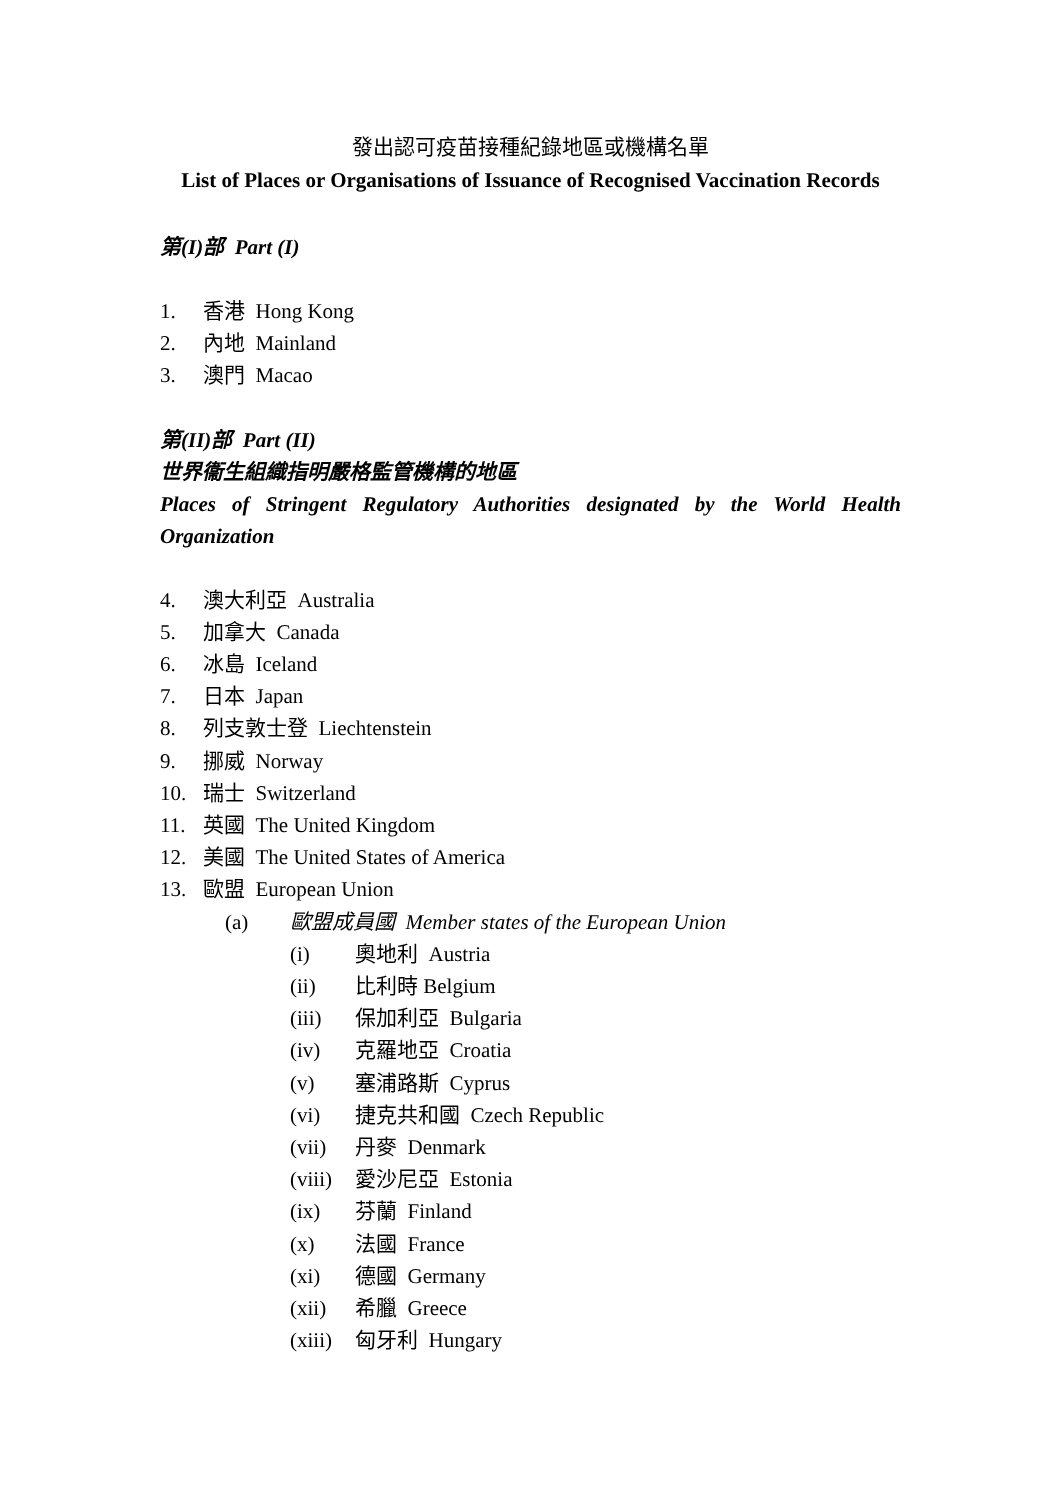發出認可疫苗接種紀錄地區或機構名單
List of Places or Organisations of Issuance of Recognised Vaccination Records
第(I)部 Part (I)
1. 香港 Hong Kong
2. 內地 Mainland
3. 澳門 Macao
第(II)部 Part (II)
世界衞生組織指明嚴格監管機構的地區
Places of Stringent Regulatory Authorities designated by the World Health
Organization
4. 澳大利亞 Australia
5. 加拿大 Canada
6. 冰島 Iceland
7. 日本 Japan
8. 列支敦士登 Liechtenstein
9. 挪威 Norway
10. 瑞士 Switzerland
11. 英國 The United Kingdom
12. 美國 The United States of America
13. 歐盟 European Union
(a) 歐盟成員國 Member states of the European Union
(i) 奧地利 Austria
(ii) 比利時 Belgium
(iii) 保加利亞 Bulgaria
(iv) 克羅地亞 Croatia
(v) 塞浦路斯 Cyprus
(vi) 捷克共和國 Czech Republic
(vii) 丹麥 Denmark
(viii) 愛沙尼亞 Estonia
(ix) 芬蘭 Finland
(x) 法國 France
(xi) 德國 Germany
(xii) 希臘 Greece
(xiii) 匈牙利 Hungary